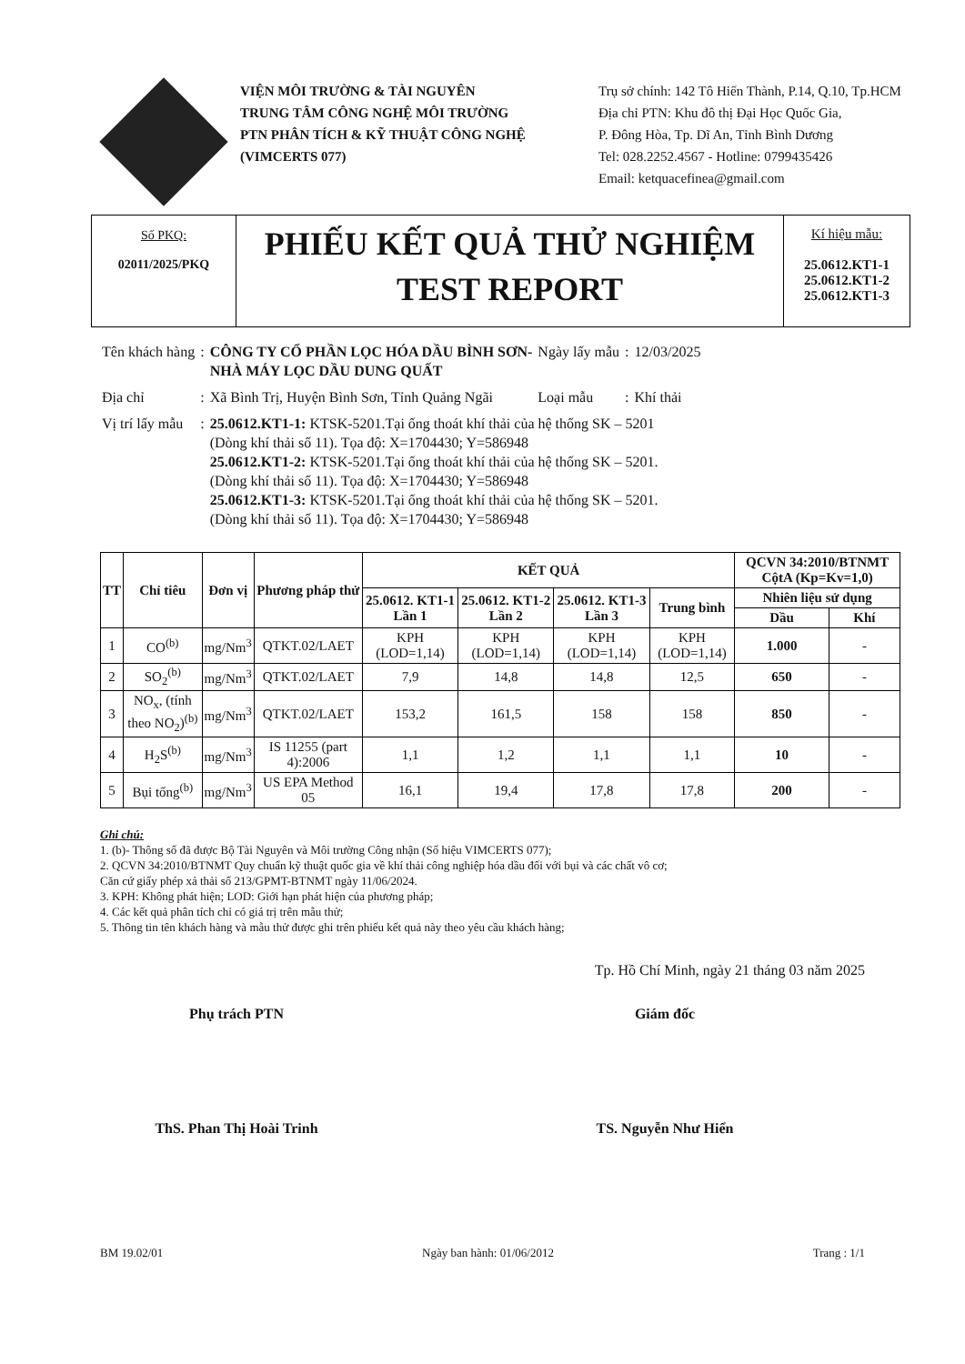VIỆN MÔI TRƯỜNG & TÀI NGUYÊN
TRUNG TÂM CÔNG NGHỆ MÔI TRƯỜNG
PTN PHÂN TÍCH & KỸ THUẬT CÔNG NGHỆ
(VIMCERTS 077)
Trụ sở chính: 142 Tô Hiến Thành, P.14, Q.10, Tp.HCM
Địa chỉ PTN: Khu đô thị Đại Học Quốc Gia,
P. Đông Hòa, Tp. Dĩ An, Tỉnh Bình Dương
Tel: 028.2252.4567 - Hotline: 0799435426
Email: ketquacefinea@gmail.com
Số PKQ:
02011/2025/PKQ
PHIẾU KẾT QUẢ THỬ NGHIỆM
TEST REPORT
Kí hiệu mẫu:
25.0612.KT1-1
25.0612.KT1-2
25.0612.KT1-3
| Tên khách hàng | : | CÔNG TY CỔ PHẦN LỌC HÓA DẦU BÌNH SƠN- NHÀ MÁY LỌC DẦU DUNG QUẤT | Ngày lấy mẫu | : | 12/03/2025 |
| Địa chỉ | : | Xã Bình Trị, Huyện Bình Sơn, Tỉnh Quảng Ngãi | Loại mẫu | : | Khí thải |
| Vị trí lấy mẫu | : | 25.0612.KT1-1: KTSK-5201.Tại ống thoát khí thải của hệ thống SK – 5201 (Dòng khí thải số 11). Tọa độ: X=1704430; Y=586948 25.0612.KT1-2: KTSK-5201.Tại ống thoát khí thải của hệ thống SK – 5201. (Dòng khí thải số 11). Tọa độ: X=1704430; Y=586948 25.0612.KT1-3: KTSK-5201.Tại ống thoát khí thải của hệ thống SK – 5201. (Dòng khí thải số 11). Tọa độ: X=1704430; Y=586948 | | | |
| TT | Chỉ tiêu | Đơn vị | Phương pháp thử | KẾT QUẢ | | | | QCVN 34:2010/BTNMT CộtA (Kp=Kv=1,0) | |
| --- | --- | --- | --- | --- | --- | --- | --- | --- | --- |
| | | | | 25.0612. KT1-1 Lần 1 | 25.0612. KT1-2 Lần 2 | 25.0612. KT1-3 Lần 3 | Trung bình | Nhiên liệu sử dụng | |
| | | | | | | | | Dầu | Khí |
| 1 | CO<sup>(b)</sup> | mg/Nm<sup>3</sup> | QTKT.02/LAET | KPH (LOD=1,14) | KPH (LOD=1,14) | KPH (LOD=1,14) | KPH (LOD=1,14) | 1.000 | - |
| 2 | SO<sub>2</sub><sup>(b)</sup> | mg/Nm<sup>3</sup> | QTKT.02/LAET | 7,9 | 14,8 | 14,8 | 12,5 | 650 | - |
| 3 | NO<sub>x</sub>, (tính theo NO<sub>2</sub>)<sup>(b)</sup> | mg/Nm<sup>3</sup> | QTKT.02/LAET | 153,2 | 161,5 | 158 | 158 | 850 | - |
| 4 | H<sub>2</sub>S<sup>(b)</sup> | mg/Nm<sup>3</sup> | IS 11255 (part 4):2006 | 1,1 | 1,2 | 1,1 | 1,1 | 10 | - |
| 5 | Bụi tổng<sup>(b)</sup> | mg/Nm<sup>3</sup> | US EPA Method 05 | 16,1 | 19,4 | 17,8 | 17,8 | 200 | - |
Ghi chú:
1. (b)- Thông số đã được Bộ Tài Nguyên và Môi trường Công nhận (Số hiệu VIMCERTS 077);
2. QCVN 34:2010/BTNMT Quy chuẩn kỹ thuật quốc gia về khí thải công nghiệp hóa dầu đối với bụi và các chất vô cơ;
Căn cứ giấy phép xả thải số 213/GPMT-BTNMT ngày 11/06/2024.
3. KPH: Không phát hiện; LOD: Giới hạn phát hiện của phương pháp;
4. Các kết quả phân tích chỉ có giá trị trên mẫu thử;
5. Thông tin tên khách hàng và mẫu thử được ghi trên phiếu kết quả này theo yêu cầu khách hàng;
Tp. Hồ Chí Minh, ngày 21 tháng 03 năm 2025
Phụ trách PTN
ThS. Phan Thị Hoài Trinh
Giám đốc
TS. Nguyễn Như Hiển
BM 19.02/01 Ngày ban hành: 01/06/2012 Trang : 1/1